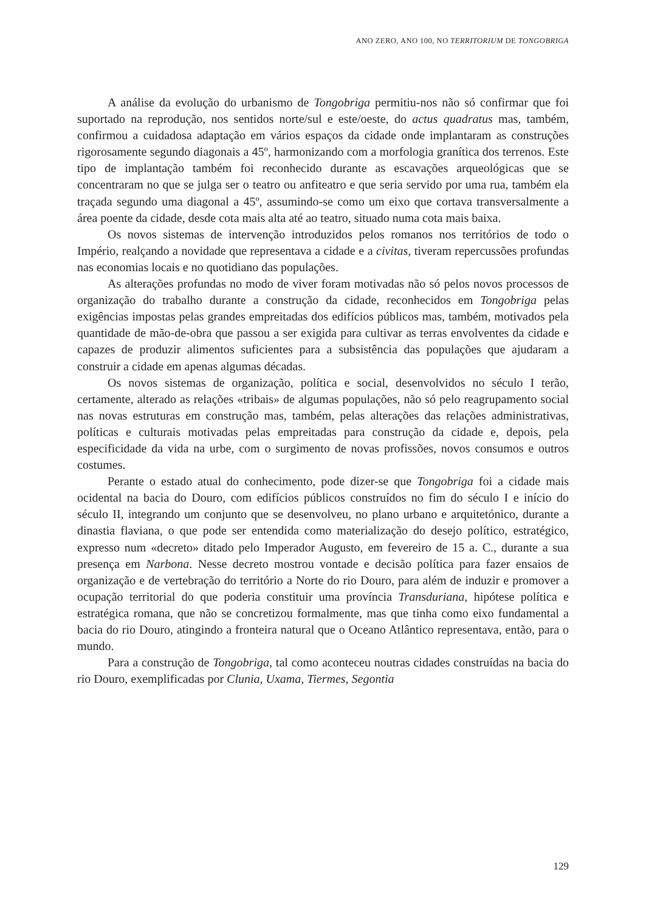ANO ZERO, ANO 100, NO TERRITORIUM DE TONGOBRIGA
A análise da evolução do urbanismo de Tongobriga permitiu-nos não só confirmar que foi suportado na reprodução, nos sentidos norte/sul e este/oeste, do actus quadratus mas, também, confirmou a cuidadosa adaptação em vários espaços da cidade onde implantaram as construções rigorosamente segundo diagonais a 45º, harmonizando com a morfologia granítica dos terrenos. Este tipo de implantação também foi reconhecido durante as escavações arqueológicas que se concentraram no que se julga ser o teatro ou anfiteatro e que seria servido por uma rua, também ela traçada segundo uma diagonal a 45º, assumindo-se como um eixo que cortava transversalmente a área poente da cidade, desde cota mais alta até ao teatro, situado numa cota mais baixa.
Os novos sistemas de intervenção introduzidos pelos romanos nos territórios de todo o Império, realçando a novidade que representava a cidade e a civitas, tiveram repercussões profundas nas economias locais e no quotidiano das populações.
As alterações profundas no modo de viver foram motivadas não só pelos novos processos de organização do trabalho durante a construção da cidade, reconhecidos em Tongobriga pelas exigências impostas pelas grandes empreitadas dos edifícios públicos mas, também, motivados pela quantidade de mão-de-obra que passou a ser exigida para cultivar as terras envolventes da cidade e capazes de produzir alimentos suficientes para a subsistência das populações que ajudaram a construir a cidade em apenas algumas décadas.
Os novos sistemas de organização, política e social, desenvolvidos no século I terão, certamente, alterado as relações «tribais» de algumas populações, não só pelo reagrupamento social nas novas estruturas em construção mas, também, pelas alterações das relações administrativas, políticas e culturais motivadas pelas empreitadas para construção da cidade e, depois, pela especificidade da vida na urbe, com o surgimento de novas profissões, novos consumos e outros costumes.
Perante o estado atual do conhecimento, pode dizer-se que Tongobriga foi a cidade mais ocidental na bacia do Douro, com edifícios públicos construídos no fim do século I e início do século II, integrando um conjunto que se desenvolveu, no plano urbano e arquitetónico, durante a dinastia flaviana, o que pode ser entendida como materialização do desejo político, estratégico, expresso num «decreto» ditado pelo Imperador Augusto, em fevereiro de 15 a. C., durante a sua presença em Narbona. Nesse decreto mostrou vontade e decisão política para fazer ensaios de organização e de vertebração do território a Norte do rio Douro, para além de induzir e promover a ocupação territorial do que poderia constituir uma província Transduriana, hipótese política e estratégica romana, que não se concretizou formalmente, mas que tinha como eixo fundamental a bacia do rio Douro, atingindo a fronteira natural que o Oceano Atlântico representava, então, para o mundo.
Para a construção de Tongobriga, tal como aconteceu noutras cidades construídas na bacia do rio Douro, exemplificadas por Clunia, Uxama, Tiermes, Segontia
129